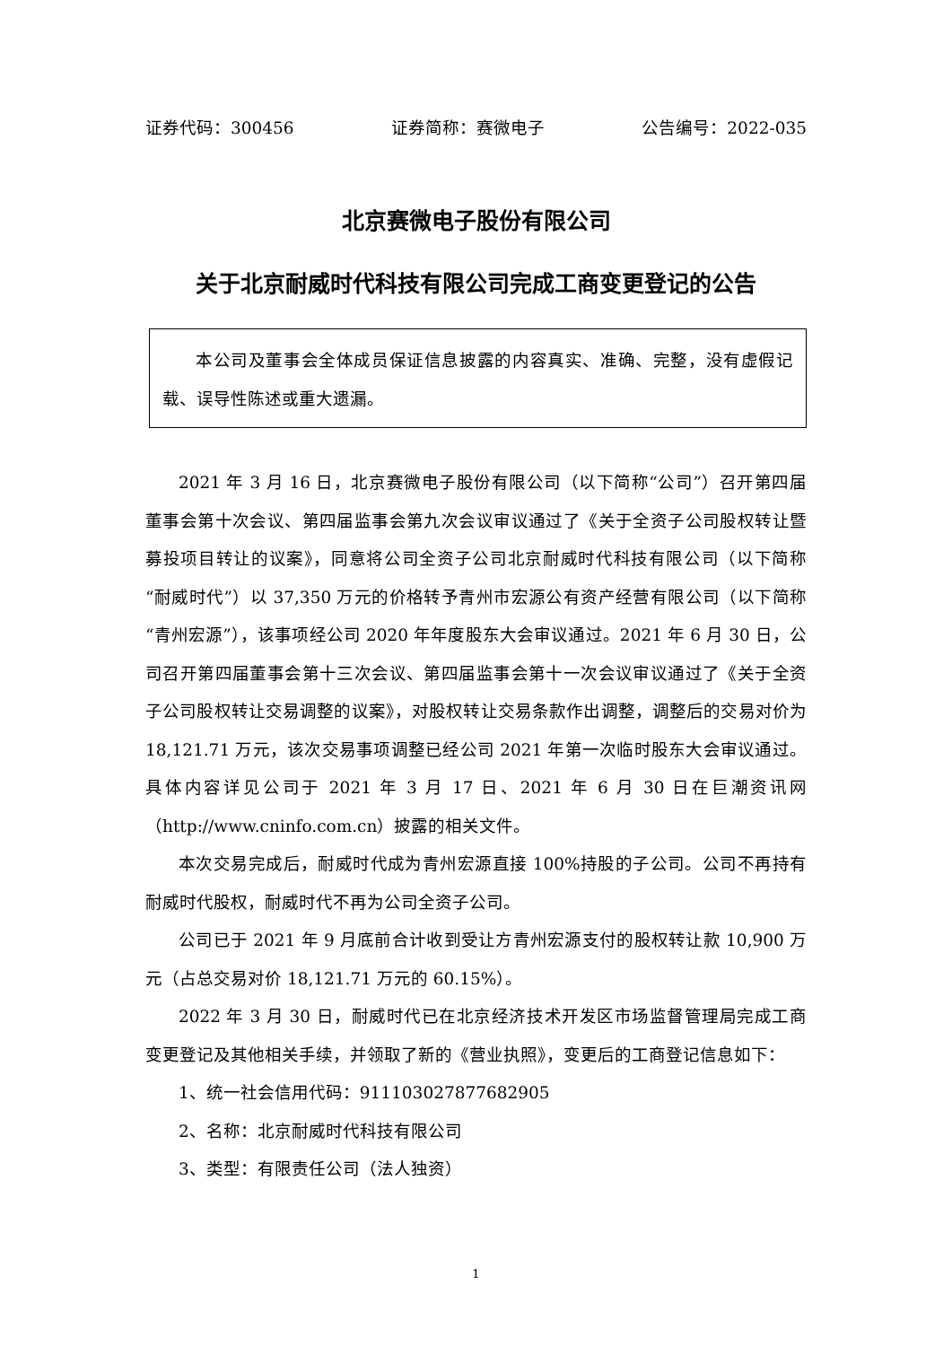证券代码：300456 证券简称：赛微电子 公告编号：2022-035
北京赛微电子股份有限公司
关于北京耐威时代科技有限公司完成工商变更登记的公告
本公司及董事会全体成员保证信息披露的内容真实、准确、完整，没有虚假记载、误导性陈述或重大遗漏。
2021 年 3 月 16 日，北京赛微电子股份有限公司（以下简称“公司”）召开第四届董事会第十次会议、第四届监事会第九次会议审议通过了《关于全资子公司股权转让暨募投项目转让的议案》，同意将公司全资子公司北京耐威时代科技有限公司（以下简称“耐威时代”）以 37,350 万元的价格转予青州市宏源公有资产经营有限公司（以下简称“青州宏源”），该事项经公司 2020 年年度股东大会审议通过。2021 年 6 月 30 日，公司召开第四届董事会第十三次会议、第四届监事会第十一次会议审议通过了《关于全资子公司股权转让交易调整的议案》，对股权转让交易条款作出调整，调整后的交易对价为 18,121.71 万元，该次交易事项调整已经公司 2021 年第一次临时股东大会审议通过。具体内容详见公司于 2021 年 3 月 17 日、2021 年 6 月 30 日在巨潮资讯网（http://www.cninfo.com.cn）披露的相关文件。
本次交易完成后，耐威时代成为青州宏源直接 100%持股的子公司。公司不再持有耐威时代股权，耐威时代不再为公司全资子公司。
公司已于 2021 年 9 月底前合计收到受让方青州宏源支付的股权转让款 10,900 万元（占总交易对价 18,121.71 万元的 60.15%）。
2022 年 3 月 30 日，耐威时代已在北京经济技术开发区市场监督管理局完成工商变更登记及其他相关手续，并领取了新的《营业执照》，变更后的工商登记信息如下：
1、统一社会信用代码：911103027877682905
2、名称：北京耐威时代科技有限公司
3、类型：有限责任公司（法人独资）
1